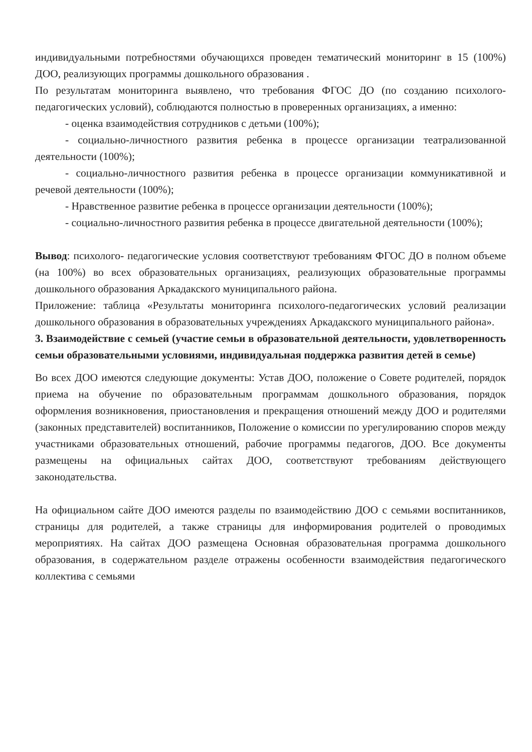индивидуальными потребностями обучающихся проведен тематический мониторинг в 15 (100%) ДОО, реализующих программы дошкольного образования .
По результатам мониторинга выявлено, что требования ФГОС ДО (по созданию психолого- педагогических условий), соблюдаются полностью в проверенных организациях, а именно:
- оценка взаимодействия сотрудников с детьми (100%);
- социально-личностного развития ребенка в процессе организации театрализованной деятельности (100%);
- социально-личностного развития ребенка в процессе организации коммуникативной и речевой деятельности (100%);
- Нравственное развитие ребенка в процессе организации деятельности (100%);
- социально-личностного развития ребенка в процессе двигательной деятельности (100%);
Вывод: психолого- педагогические условия соответствуют требованиям ФГОС ДО в полном объеме (на 100%) во всех образовательных организациях, реализующих образовательные программы дошкольного образования Аркадакского муниципального района.
Приложение: таблица «Результаты мониторинга психолого-педагогических условий реализации дошкольного образования в образовательных учреждениях Аркадакского муниципального района».
3. Взаимодействие с семьей (участие семьи в образовательной деятельности, удовлетворенность семьи образовательными условиями, индивидуальная поддержка развития детей в семье)
Во всех ДОО имеются следующие документы: Устав ДОО, положение о Совете родителей, порядок приема на обучение по образовательным программам дошкольного образования, порядок оформления возникновения, приостановления и прекращения отношений между ДОО и родителями (законных представителей) воспитанников, Положение о комиссии по урегулированию споров между участниками образовательных отношений, рабочие программы педагогов, ДОО. Все документы размещены на официальных сайтах ДОО, соответствуют требованиям действующего законодательства.
На официальном сайте ДОО имеются разделы по взаимодействию ДОО с семьями воспитанников, страницы для родителей, а также страницы для информирования родителей о проводимых мероприятиях. На сайтах ДОО размещена Основная образовательная программа дошкольного образования, в содержательном разделе отражены особенности взаимодействия педагогического коллектива с семьями